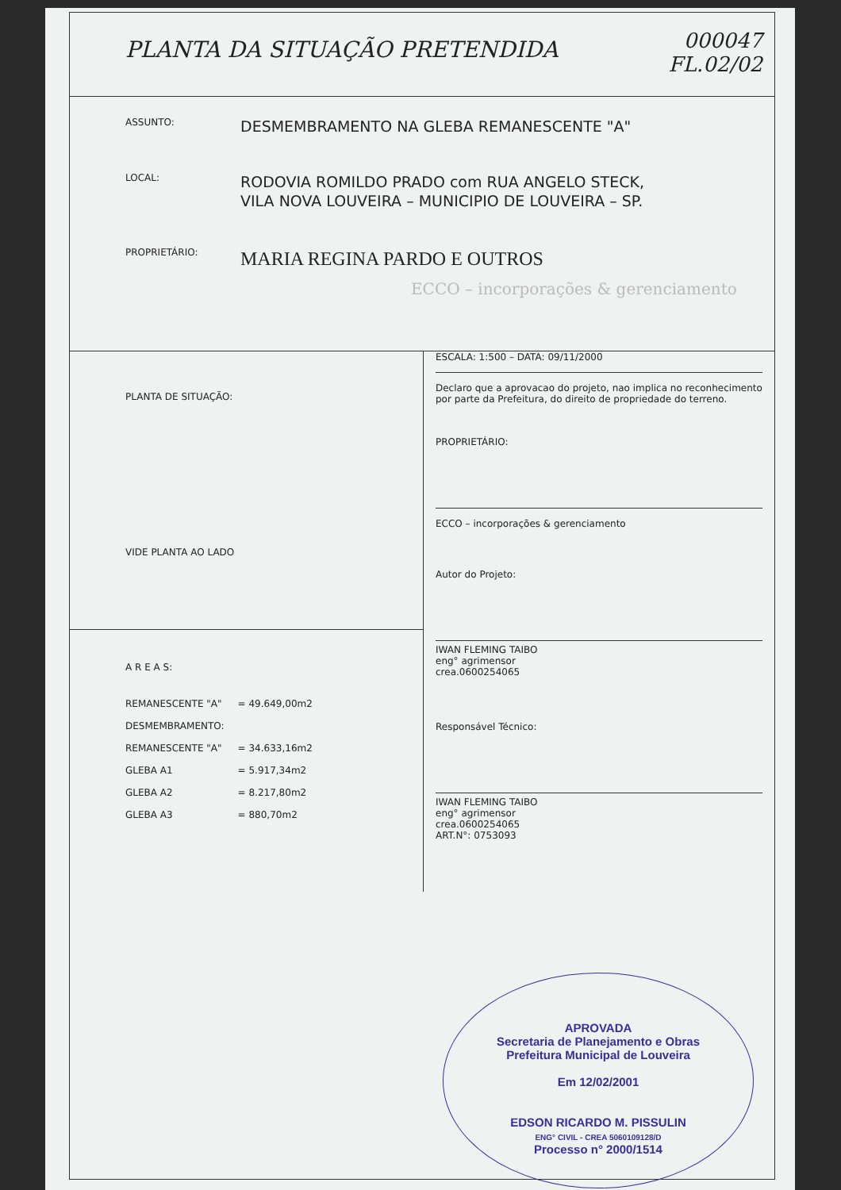PLANTA DA SITUAÇÃO PRETENDIDA
000047
FL.02/02
ASSUNTO:
DESMEMBRAMENTO NA GLEBA REMANESCENTE "A"
LOCAL:
RODOVIA ROMILDO PRADO com RUA ANGELO STECK,
VILA NOVA LOUVEIRA – MUNICIPIO DE LOUVEIRA – SP.
PROPRIETÁRIO:
MARIA REGINA PARDO E OUTROS
ECCO – incorporações & gerenciamento
PLANTA DE SITUAÇÃO:
VIDE PLANTA AO LADO
A R E A S:
| REMANESCENTE "A" | = 49.649,00m2 |
| DESMEMBRAMENTO: | |
| REMANESCENTE "A" | = 34.633,16m2 |
| GLEBA A1 | = 5.917,34m2 |
| GLEBA A2 | = 8.217,80m2 |
| GLEBA A3 | = 880,70m2 |
ESCALA: 1:500 – DATA: 09/11/2000
Declaro que a aprovacao do projeto, nao implica no reconhecimento por parte da Prefeitura, do direito de propriedade do terreno.
PROPRIETÁRIO:
ECCO – incorporações & gerenciamento
Autor do Projeto:
IWAN FLEMING TAIBO
eng° agrimensor
crea.0600254065
Responsável Técnico:
IWAN FLEMING TAIBO
eng° agrimensor
crea.0600254065
ART.N°: 0753093
APROVADA
Secretaria de Planejamento e Obras
Prefeitura Municipal de Louveira
Em 12/02/2001
EDSON RICARDO M. PISSULIN
ENG° CIVIL - CREA 5060109128/D
Processo n° 2000/1514